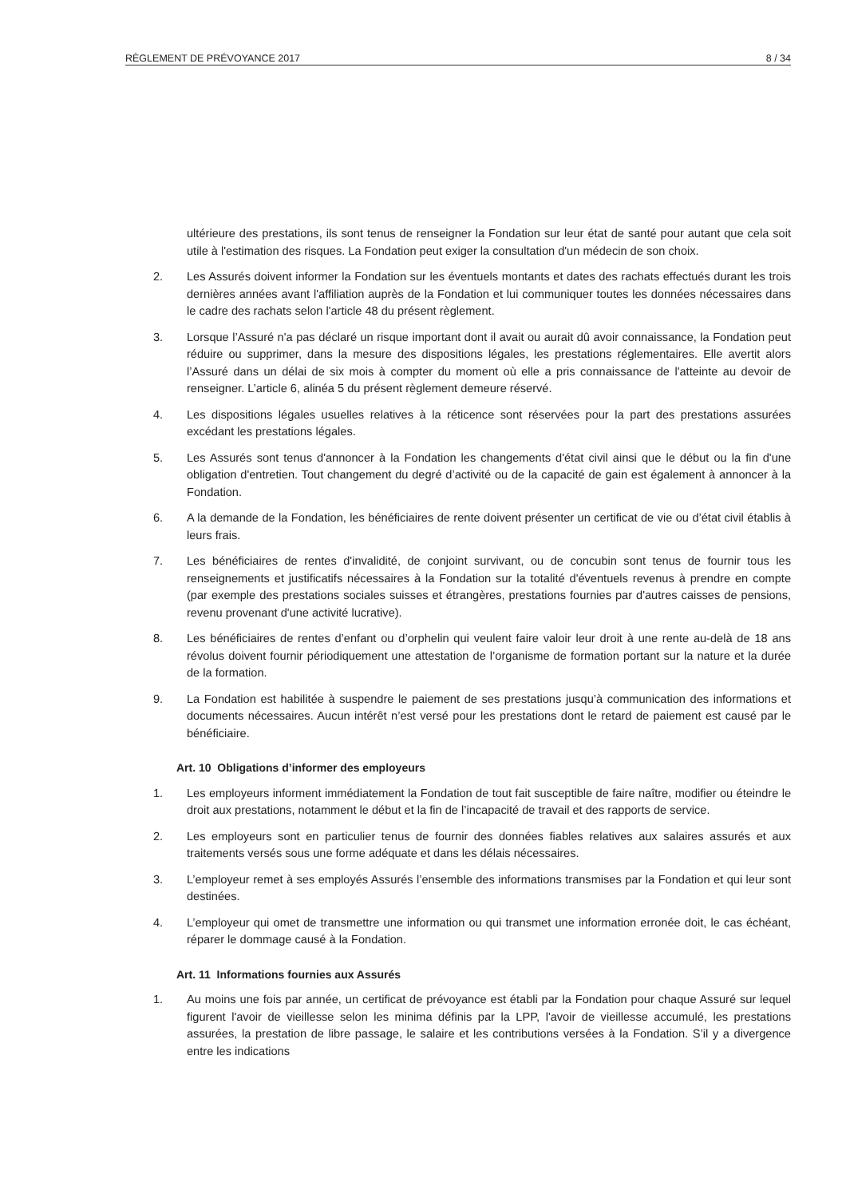RÈGLEMENT DE PRÉVOYANCE 2017 8 / 34
ultérieure des prestations, ils sont tenus de renseigner la Fondation sur leur état de santé pour autant que cela soit utile à l'estimation des risques. La Fondation peut exiger la consultation d'un médecin de son choix.
2. Les Assurés doivent informer la Fondation sur les éventuels montants et dates des rachats effectués durant les trois dernières années avant l'affiliation auprès de la Fondation et lui communiquer toutes les données nécessaires dans le cadre des rachats selon l'article 48 du présent règlement.
3. Lorsque l’Assuré n'a pas déclaré un risque important dont il avait ou aurait dû avoir connaissance, la Fondation peut réduire ou supprimer, dans la mesure des dispositions légales, les prestations réglementaires. Elle avertit alors l’Assuré dans un délai de six mois à compter du moment où elle a pris connaissance de l'atteinte au devoir de renseigner. L’article 6, alinéa 5 du présent règlement demeure réservé.
4. Les dispositions légales usuelles relatives à la réticence sont réservées pour la part des prestations assurées excédant les prestations légales.
5. Les Assurés sont tenus d'annoncer à la Fondation les changements d'état civil ainsi que le début ou la fin d'une obligation d'entretien. Tout changement du degré d’activité ou de la capacité de gain est également à annoncer à la Fondation.
6. A la demande de la Fondation, les bénéficiaires de rente doivent présenter un certificat de vie ou d’état civil établis à leurs frais.
7. Les bénéficiaires de rentes d'invalidité, de conjoint survivant, ou de concubin sont tenus de fournir tous les renseignements et justificatifs nécessaires à la Fondation sur la totalité d'éventuels revenus à prendre en compte (par exemple des prestations sociales suisses et étrangères, prestations fournies par d'autres caisses de pensions, revenu provenant d'une activité lucrative).
8. Les bénéficiaires de rentes d’enfant ou d’orphelin qui veulent faire valoir leur droit à une rente au-delà de 18 ans révolus doivent fournir périodiquement une attestation de l’organisme de formation portant sur la nature et la durée de la formation.
9. La Fondation est habilitée à suspendre le paiement de ses prestations jusqu’à communication des informations et documents nécessaires. Aucun intérêt n’est versé pour les prestations dont le retard de paiement est causé par le bénéficiaire.
Art. 10 Obligations d’informer des employeurs
1. Les employeurs informent immédiatement la Fondation de tout fait susceptible de faire naître, modifier ou éteindre le droit aux prestations, notamment le début et la fin de l’incapacité de travail et des rapports de service.
2. Les employeurs sont en particulier tenus de fournir des données fiables relatives aux salaires assurés et aux traitements versés sous une forme adéquate et dans les délais nécessaires.
3. L’employeur remet à ses employés Assurés l’ensemble des informations transmises par la Fondation et qui leur sont destinées.
4. L’employeur qui omet de transmettre une information ou qui transmet une information erronée doit, le cas échéant, réparer le dommage causé à la Fondation.
Art. 11 Informations fournies aux Assurés
1. Au moins une fois par année, un certificat de prévoyance est établi par la Fondation pour chaque Assuré sur lequel figurent l'avoir de vieillesse selon les minima définis par la LPP, l'avoir de vieillesse accumulé, les prestations assurées, la prestation de libre passage, le salaire et les contributions versées à la Fondation. S’il y a divergence entre les indications